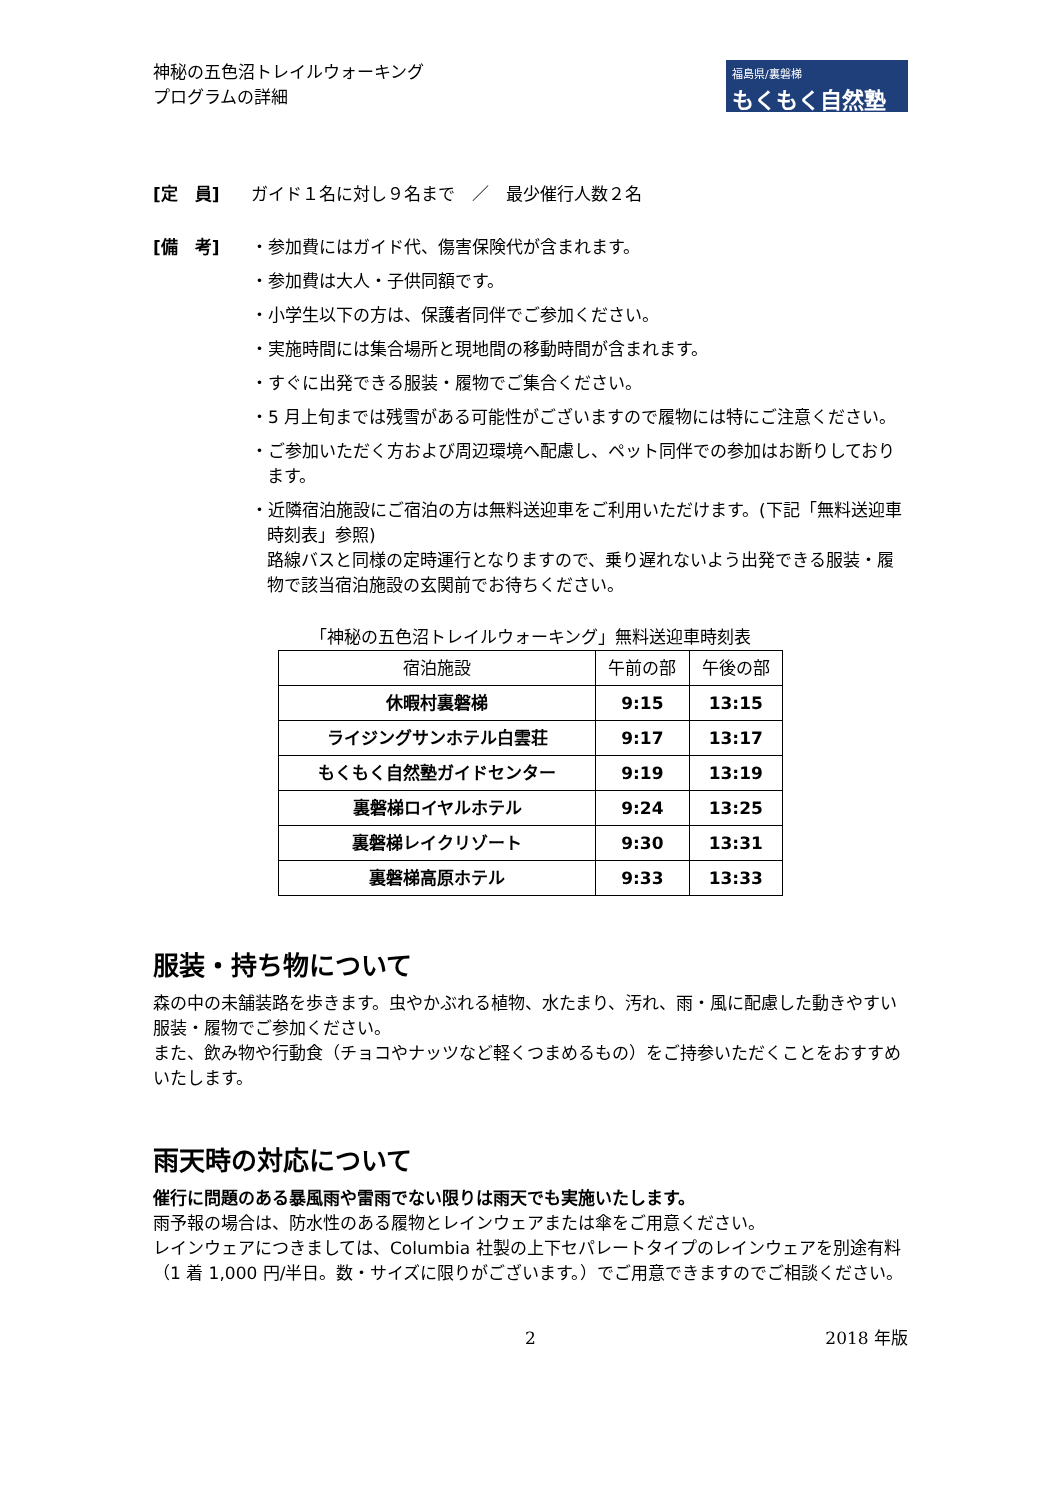神秘の五色沼トレイルウォーキング
プログラムの詳細
福島県/裏磐梯
もくもく自然塾
[定　員] ガイド１名に対し９名まで　／　最少催行人数２名
[備　考] ・参加費にはガイド代、傷害保険代が含まれます。
・参加費は大人・子供同額です。
・小学生以下の方は、保護者同伴でご参加ください。
・実施時間には集合場所と現地間の移動時間が含まれます。
・すぐに出発できる服装・履物でご集合ください。
・5 月上旬までは残雪がある可能性がございますので履物には特にご注意ください。
・ご参加いただく方および周辺環境へ配慮し、ペット同伴での参加はお断りしております。
・近隣宿泊施設にご宿泊の方は無料送迎車をご利用いただけます。(下記「無料送迎車時刻表」参照)
路線バスと同様の定時運行となりますので、乗り遅れないよう出発できる服装・履物で該当宿泊施設の玄関前でお待ちください。
「神秘の五色沼トレイルウォーキング」無料送迎車時刻表
| 宿泊施設 | 午前の部 | 午後の部 |
| --- | --- | --- |
| 休暇村裏磐梯 | 9:15 | 13:15 |
| ライジングサンホテル白雲荘 | 9:17 | 13:17 |
| もくもく自然塾ガイドセンター | 9:19 | 13:19 |
| 裏磐梯ロイヤルホテル | 9:24 | 13:25 |
| 裏磐梯レイクリゾート | 9:30 | 13:31 |
| 裏磐梯高原ホテル | 9:33 | 13:33 |
服装・持ち物について
森の中の未舗装路を歩きます。虫やかぶれる植物、水たまり、汚れ、雨・風に配慮した動きやすい服装・履物でご参加ください。
また、飲み物や行動食（チョコやナッツなど軽くつまめるもの）をご持参いただくことをおすすめいたします。
雨天時の対応について
催行に問題のある暴風雨や雷雨でない限りは雨天でも実施いたします。
雨予報の場合は、防水性のある履物とレインウェアまたは傘をご用意ください。
レインウェアにつきましては、Columbia 社製の上下セパレートタイプのレインウェアを別途有料（1 着 1,000 円/半日。数・サイズに限りがございます。）でご用意できますのでご相談ください。
2 2018 年版